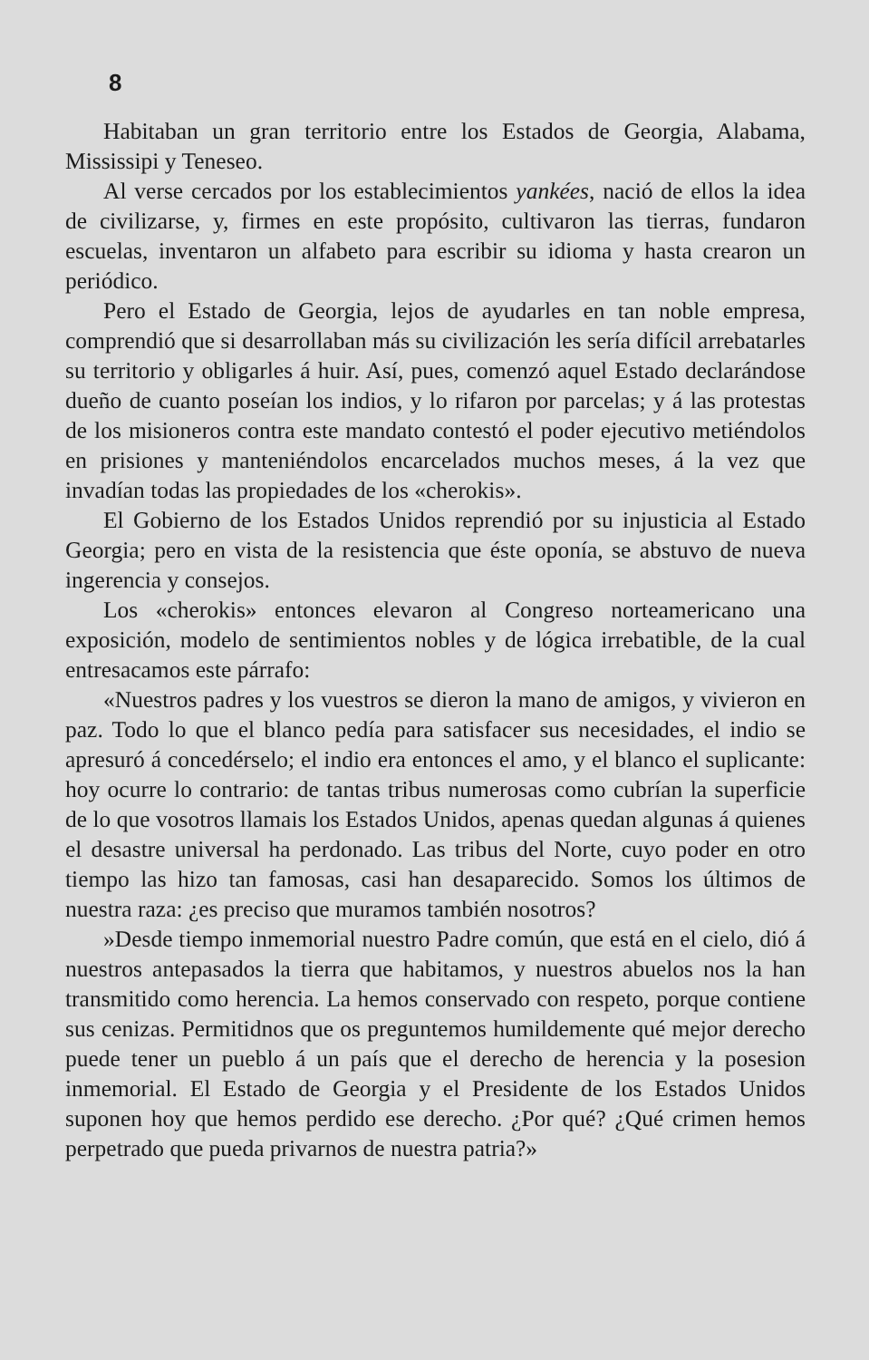8
Habitaban un gran territorio entre los Estados de Georgia, Alabama, Mississipi y Teneseo.
Al verse cercados por los establecimientos yankées, nació de ellos la idea de civilizarse, y, firmes en este propósito, cultivaron las tierras, fundaron escuelas, inventaron un alfabeto para escribir su idioma y hasta crearon un periódico.
Pero el Estado de Georgia, lejos de ayudarles en tan noble empresa, comprendió que si desarrollaban más su civilización les sería difícil arrebatarles su territorio y obligarles á huir. Así, pues, comenzó aquel Estado declarándose dueño de cuanto poseían los indios, y lo rifaron por parcelas; y á las protestas de los misioneros contra este mandato contestó el poder ejecutivo metiéndolos en prisiones y manteniéndolos encarcelados muchos meses, á la vez que invadían todas las propiedades de los «cherokis».
El Gobierno de los Estados Unidos reprendió por su injusticia al Estado Georgia; pero en vista de la resistencia que éste oponía, se abstuvo de nueva ingerencia y consejos.
Los «cherokis» entonces elevaron al Congreso norteamericano una exposición, modelo de sentimientos nobles y de lógica irrebatible, de la cual entresacamos este párrafo:
«Nuestros padres y los vuestros se dieron la mano de amigos, y vivieron en paz. Todo lo que el blanco pedía para satisfacer sus necesidades, el indio se apresuró á concedérselo; el indio era entonces el amo, y el blanco el suplicante: hoy ocurre lo contrario: de tantas tribus numerosas como cubrían la superficie de lo que vosotros llamais los Estados Unidos, apenas quedan algunas á quienes el desastre universal ha perdonado. Las tribus del Norte, cuyo poder en otro tiempo las hizo tan famosas, casi han desaparecido. Somos los últimos de nuestra raza: ¿es preciso que muramos también nosotros?
»Desde tiempo inmemorial nuestro Padre común, que está en el cielo, dió á nuestros antepasados la tierra que habitamos, y nuestros abuelos nos la han transmitido como herencia. La hemos conservado con respeto, porque contiene sus cenizas. Permitidnos que os preguntemos humildemente qué mejor derecho puede tener un pueblo á un país que el derecho de herencia y la posesion inmemorial. El Estado de Georgia y el Presidente de los Estados Unidos suponen hoy que hemos perdido ese derecho. ¿Por qué? ¿Qué crimen hemos perpetrado que pueda privarnos de nuestra patria?»